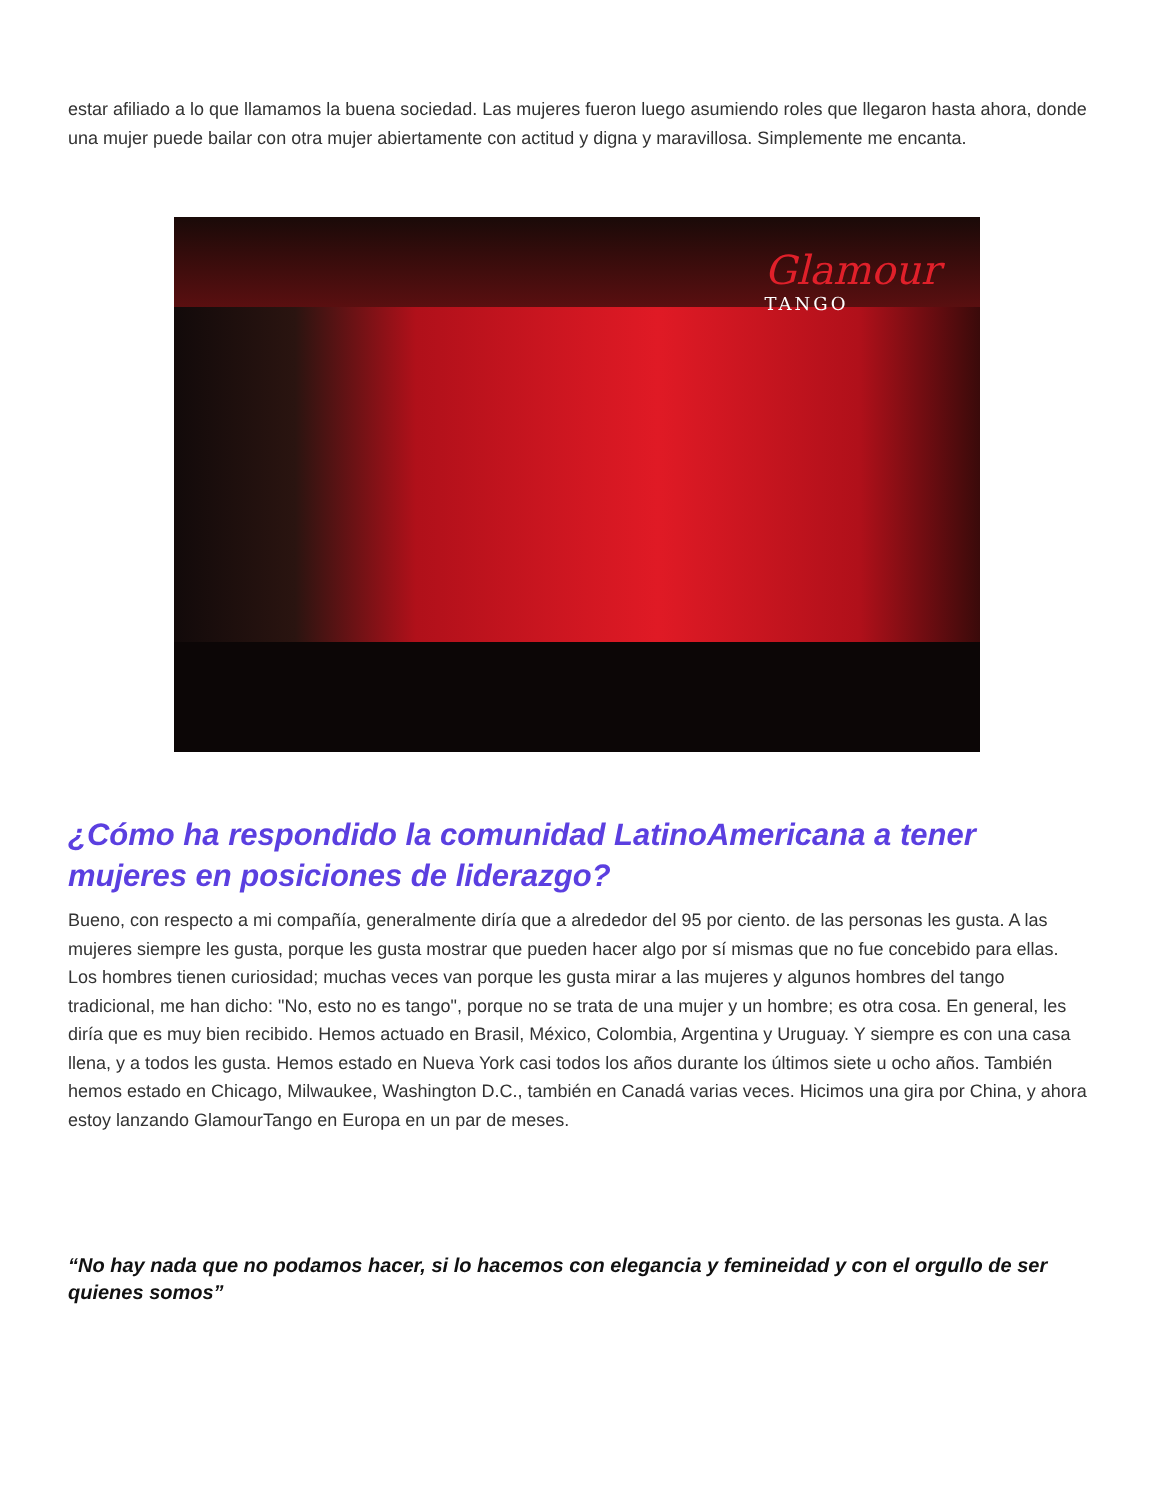estar afiliado a lo que llamamos la buena sociedad. Las mujeres fueron luego asumiendo roles que llegaron hasta ahora, donde una mujer puede bailar con otra mujer abiertamente con actitud y digna y maravillosa. Simplemente me encanta.
Glamour
TANGO
¿Cómo ha respondido la comunidad LatinoAmericana a tener mujeres en posiciones de liderazgo?
Bueno, con respecto a mi compañía, generalmente diría que a alrededor del 95 por ciento. de las personas les gusta. A las mujeres siempre les gusta, porque les gusta mostrar que pueden hacer algo por sí mismas que no fue concebido para ellas. Los hombres tienen curiosidad; muchas veces van porque les gusta mirar a las mujeres y algunos hombres del tango tradicional, me han dicho: "No, esto no es tango", porque no se trata de una mujer y un hombre; es otra cosa. En general, les diría que es muy bien recibido. Hemos actuado en Brasil, México, Colombia, Argentina y Uruguay. Y siempre es con una casa llena, y a todos les gusta. Hemos estado en Nueva York casi todos los años durante los últimos siete u ocho años. También hemos estado en Chicago, Milwaukee, Washington D.C., también en Canadá varias veces. Hicimos una gira por China, y ahora estoy lanzando GlamourTango en Europa en un par de meses.
“No hay nada que no podamos hacer, si lo hacemos con elegancia y femineidad y con el orgullo de ser quienes somos”